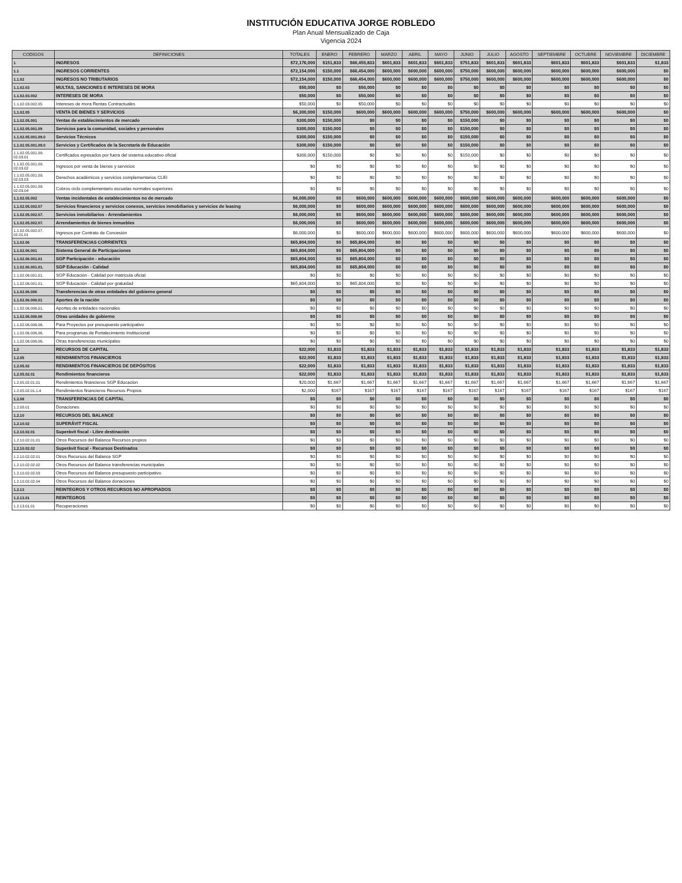INSTITUCIÓN EDUCATIVA JORGE ROBLEDO
Plan Anual Mensualizado de Caja
Vigencia 2024
| CODIGOS | DEFINICIONES | TOTALES | ENERO | FEBRERO | MARZO | ABRIL | MAYO | JUNIO | JULIO | AGOSTO | SEPTIEMBRE | OCTUBRE | NOVIEMBRE | DICIEMBRE |
| --- | --- | --- | --- | --- | --- | --- | --- | --- | --- | --- | --- | --- | --- | --- |
| 1 | INGRESOS | $72,176,000 | $151,833 | $66,455,833 | $601,833 | $601,833 | $601,833 | $751,833 | $601,833 | $601,833 | $601,833 | $601,833 | $601,833 | $1,833 |
| 1.1 | INGRESOS CORRIENTES | $72,154,000 | $150,000 | $66,454,000 | $600,000 | $600,000 | $600,000 | $750,000 | $600,000 | $600,000 | $600,000 | $600,000 | $600,000 | $0 |
| 1.1.02 | INGRESOS NO TRIBUTARIOS | $72,154,000 | $150,000 | $66,454,000 | $600,000 | $600,000 | $600,000 | $750,000 | $600,000 | $600,000 | $600,000 | $600,000 | $600,000 | $0 |
| 1.1.02.03 | MULTAS, SANCIONES E INTERESES DE MORA | $50,000 | $0 | $50,000 | $0 | $0 | $0 | $0 | $0 | $0 | $0 | $0 | $0 | $0 |
| 1.1.02.03.002 | INTERESES DE MORA | $50,000 | $0 | $50,000 | $0 | $0 | $0 | $0 | $0 | $0 | $0 | $0 | $0 | $0 |
| 1.1.02.03.002.05 | Intereses de mora Rentas Contractuales | $50,000 | $0 | $50,000 | $0 | $0 | $0 | $0 | $0 | $0 | $0 | $0 | $0 | $0 |
| 1.1.02.05 | VENTA DE BIENES Y SERVICIOS | $6,300,000 | $150,000 | $600,000 | $600,000 | $600,000 | $600,000 | $750,000 | $600,000 | $600,000 | $600,000 | $600,000 | $600,000 | $0 |
| 1.1.02.05.001 | Ventas de establecimientos de mercado | $300,000 | $150,000 | $0 | $0 | $0 | $0 | $150,000 | $0 | $0 | $0 | $0 | $0 | $0 |
| 1.1.02.05.001.09 | Servicios para la comunidad, sociales y personales | $300,000 | $150,000 | $0 | $0 | $0 | $0 | $150,000 | $0 | $0 | $0 | $0 | $0 | $0 |
| 1.1.02.05.001.09.0 | Servicios Técnicos | $300,000 | $150,000 | $0 | $0 | $0 | $0 | $150,000 | $0 | $0 | $0 | $0 | $0 | $0 |
| 1.1.02.05.001.09.0 | Servicios y Certificados de la Secretaría de Educación | $300,000 | $150,000 | $0 | $0 | $0 | $0 | $150,000 | $0 | $0 | $0 | $0 | $0 | $0 |
| 1.1.02.05.001.09. 02.03.01 | Certificados egresados por fuera del sistema educativo oficial | $300,000 | $150,000 | $0 | $0 | $0 | $0 | $150,000 | $0 | $0 | $0 | $0 | $0 | $0 |
| 1.1.02.05.001.09. 02.03.02 | Ingresos por venta de bienes y servicios | $0 | $0 | $0 | $0 | $0 | $0 | $0 | $0 | $0 | $0 | $0 | $0 | $0 |
| 1.1.02.05.001.09. 02.03.03 | Derechos académicos y servicios complementarios CLEI | $0 | $0 | $0 | $0 | $0 | $0 | $0 | $0 | $0 | $0 | $0 | $0 | $0 |
| 1.1.02.05.001.09. 02.03.04 | Cobros ciclo complementario escuelas normales superiores | $0 | $0 | $0 | $0 | $0 | $0 | $0 | $0 | $0 | $0 | $0 | $0 | $0 |
| 1.1.02.05.002 | Ventas incidentales de establecimientos no de mercado | $6,000,000 | $0 | $600,000 | $600,000 | $600,000 | $600,000 | $600,000 | $600,000 | $600,000 | $600,000 | $600,000 | $600,000 | $0 |
| 1.1.02.05.002.07 | Servicios financieros y servicios conexos, servicios inmobiliarios y servicios de leasing | $6,000,000 | $0 | $600,000 | $600,000 | $600,000 | $600,000 | $600,000 | $600,000 | $600,000 | $600,000 | $600,000 | $600,000 | $0 |
| 1.1.02.05.002.07. | Servicios inmobiliarios - Arrendamientos | $6,000,000 | $0 | $600,000 | $600,000 | $600,000 | $600,000 | $600,000 | $600,000 | $600,000 | $600,000 | $600,000 | $600,000 | $0 |
| 1.1.02.05.002.07. | Arrendamientos de bienes inmuebles | $6,000,000 | $0 | $600,000 | $600,000 | $600,000 | $600,000 | $600,000 | $600,000 | $600,000 | $600,000 | $600,000 | $600,000 | $0 |
| 1.1.02.05.002.07. 02.01.01 | Ingresos por Contrato de Concesión | $6,000,000 | $0 | $600,000 | $600,000 | $600,000 | $600,000 | $600,000 | $600,000 | $600,000 | $600,000 | $600,000 | $600,000 | $0 |
| 1.1.02.06 | TRANSFERENCIAS CORRIENTES | $65,804,000 | $0 | $65,804,000 | $0 | $0 | $0 | $0 | $0 | $0 | $0 | $0 | $0 | $0 |
| 1.1.02.06.001 | Sistema General de Participaciones | $65,804,000 | $0 | $65,804,000 | $0 | $0 | $0 | $0 | $0 | $0 | $0 | $0 | $0 | $0 |
| 1.1.02.06.001.01 | SGP Participación - educación | $65,804,000 | $0 | $65,804,000 | $0 | $0 | $0 | $0 | $0 | $0 | $0 | $0 | $0 | $0 |
| 1.1.02.06.001.01. | SGP Educación - Calidad | $65,804,000 | $0 | $65,804,000 | $0 | $0 | $0 | $0 | $0 | $0 | $0 | $0 | $0 | $0 |
| 1.1.02.06.001.01. | SGP Educación - Calidad por matrícula oficial | $0 | $0 | $0 | $0 | $0 | $0 | $0 | $0 | $0 | $0 | $0 | $0 | $0 |
| 1.1.02.06.001.01. | SGP Educación - Calidad por gratuidad | $65,804,000 | $0 | $65,804,000 | $0 | $0 | $0 | $0 | $0 | $0 | $0 | $0 | $0 | $0 |
| 1.1.02.06.006 | Transferencias de otras entidades del gobierno general | $0 | $0 | $0 | $0 | $0 | $0 | $0 | $0 | $0 | $0 | $0 | $0 | $0 |
| 1.1.02.06.006.01 | Aportes de la nación | $0 | $0 | $0 | $0 | $0 | $0 | $0 | $0 | $0 | $0 | $0 | $0 | $0 |
| 1.1.02.06.006.01. | Aportes de entidades nacionales | $0 | $0 | $0 | $0 | $0 | $0 | $0 | $0 | $0 | $0 | $0 | $0 | $0 |
| 1.1.02.06.006.06 | Otras unidades de gobierno | $0 | $0 | $0 | $0 | $0 | $0 | $0 | $0 | $0 | $0 | $0 | $0 | $0 |
| 1.1.02.06.006.06. | Para Proyectos por presupuesto participativo | $0 | $0 | $0 | $0 | $0 | $0 | $0 | $0 | $0 | $0 | $0 | $0 | $0 |
| 1.1.02.06.006.06. | Para programas de Fortalecimiento Institucional | $0 | $0 | $0 | $0 | $0 | $0 | $0 | $0 | $0 | $0 | $0 | $0 | $0 |
| 1.1.02.06.006.06. | Otras transferencias municipales | $0 | $0 | $0 | $0 | $0 | $0 | $0 | $0 | $0 | $0 | $0 | $0 | $0 |
| 1.2 | RECURSOS DE CAPITAL | $22,000 | $1,833 | $1,833 | $1,833 | $1,833 | $1,833 | $1,833 | $1,833 | $1,833 | $1,833 | $1,833 | $1,833 | $1,833 |
| 1.2.05 | RENDIMIENTOS FINANCIEROS | $22,000 | $1,833 | $1,833 | $1,833 | $1,833 | $1,833 | $1,833 | $1,833 | $1,833 | $1,833 | $1,833 | $1,833 | $1,833 |
| 1.2.05.02 | RENDIMIENTOS FINANCIEROS DE DEPÓSITOS | $22,000 | $1,833 | $1,833 | $1,833 | $1,833 | $1,833 | $1,833 | $1,833 | $1,833 | $1,833 | $1,833 | $1,833 | $1,833 |
| 1.2.05.02.01 | Rendimientos financieros | $22,000 | $1,833 | $1,833 | $1,833 | $1,833 | $1,833 | $1,833 | $1,833 | $1,833 | $1,833 | $1,833 | $1,833 | $1,833 |
| 1.2.05.02.01.01 | Rendimientos financieros SGP Educación | $20,000 | $1,667 | $1,667 | $1,667 | $1,667 | $1,667 | $1,667 | $1,667 | $1,667 | $1,667 | $1,667 | $1,667 | $1,667 |
| 1.2.05.02.01.1.4 | Rendimientos financieros Recursos Propios | $2,000 | $167 | $167 | $167 | $167 | $167 | $167 | $167 | $167 | $167 | $167 | $167 | $167 |
| 1.2.08 | TRANSFERENCIAS DE CAPITAL | $0 | $0 | $0 | $0 | $0 | $0 | $0 | $0 | $0 | $0 | $0 | $0 | $0 |
| 1.2.08.01 | Donaciones | $0 | $0 | $0 | $0 | $0 | $0 | $0 | $0 | $0 | $0 | $0 | $0 | $0 |
| 1.2.10 | RECURSOS DEL BALANCE | $0 | $0 | $0 | $0 | $0 | $0 | $0 | $0 | $0 | $0 | $0 | $0 | $0 |
| 1.2.10.02 | SUPERÁVIT FISCAL | $0 | $0 | $0 | $0 | $0 | $0 | $0 | $0 | $0 | $0 | $0 | $0 | $0 |
| 1.2.10.02.01 | Superávit fiscal - Libre destinación | $0 | $0 | $0 | $0 | $0 | $0 | $0 | $0 | $0 | $0 | $0 | $0 | $0 |
| 1.2.10.02.01.01 | Otros Recursos del Balance Recursos propios | $0 | $0 | $0 | $0 | $0 | $0 | $0 | $0 | $0 | $0 | $0 | $0 | $0 |
| 1.2.10.02.02 | Superávit fiscal - Recursos Destinados | $0 | $0 | $0 | $0 | $0 | $0 | $0 | $0 | $0 | $0 | $0 | $0 | $0 |
| 1.2.10.02.02.01 | Otros Recursos del Balance SGP | $0 | $0 | $0 | $0 | $0 | $0 | $0 | $0 | $0 | $0 | $0 | $0 | $0 |
| 1.2.10.02.02.02 | Otros Recursos del Balance transferencias municipales | $0 | $0 | $0 | $0 | $0 | $0 | $0 | $0 | $0 | $0 | $0 | $0 | $0 |
| 1.2.10.02.02.03 | Otros Recursos del Balance presupuesto participativo | $0 | $0 | $0 | $0 | $0 | $0 | $0 | $0 | $0 | $0 | $0 | $0 | $0 |
| 1.2.10.02.02.04 | Otros Recursos del Balance donaciones | $0 | $0 | $0 | $0 | $0 | $0 | $0 | $0 | $0 | $0 | $0 | $0 | $0 |
| 1.2.13 | REINTEGROS Y OTROS RECURSOS NO APROPIADOS | $0 | $0 | $0 | $0 | $0 | $0 | $0 | $0 | $0 | $0 | $0 | $0 | $0 |
| 1.2.13.01 | REINTEGROS | $0 | $0 | $0 | $0 | $0 | $0 | $0 | $0 | $0 | $0 | $0 | $0 | $0 |
| 1.2.13.01.01 | Recuperaciones | $0 | $0 | $0 | $0 | $0 | $0 | $0 | $0 | $0 | $0 | $0 | $0 | $0 |